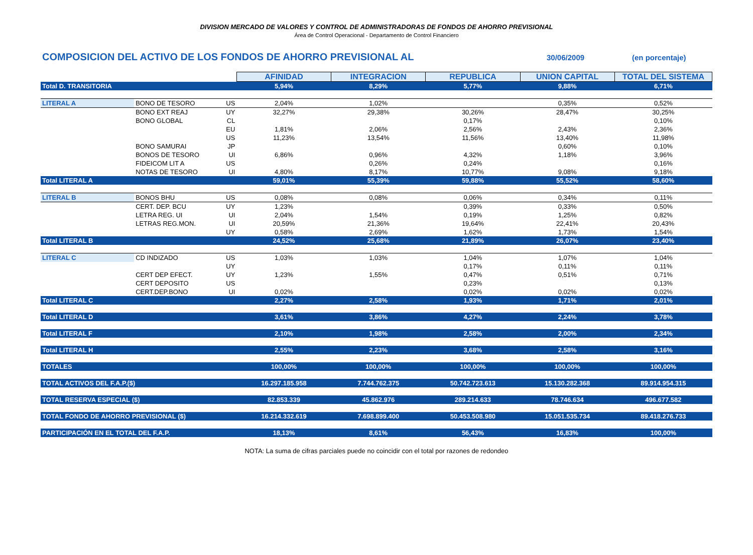DIVISION MERCADO DE VALORES Y CONTROL DE ADMINISTRADORAS DE FONDOS DE AHORRO PREVISIONAL
Área de Control Operacional - Departamento de Control Financiero
COMPOSICION DEL ACTIVO DE LOS FONDOS DE AHORRO PREVISIONAL AL 30/06/2009 (en porcentaje)
| | | | AFINIDAD | INTEGRACION | REPUBLICA | UNION CAPITAL | TOTAL DEL SISTEMA |
| Total D. TRANSITORIA | | | 5,94% | 8,29% | 5,77% | 9,88% | 6,71% |
| LITERAL A | BONO DE TESORO | US | 2,04% | 1,02% | | 0,35% | 0,52% |
| | BONO EXT REAJ | UY | 32,27% | 29,38% | 30,26% | 28,47% | 30,25% |
| | BONO GLOBAL | CL | | | 0,17% | | 0,10% |
| | | EU | 1,81% | 2,06% | 2,56% | 2,43% | 2,36% |
| | | US | 11,23% | 13,54% | 11,56% | 13,40% | 11,98% |
| | BONO SAMURAI | JP | | | | 0,60% | 0,10% |
| | BONOS DE TESORO | UI | 6,86% | 0,96% | 4,32% | 1,18% | 3,96% |
| | FIDEICOM LIT A | US | | 0,26% | 0,24% | | 0,16% |
| | NOTAS DE TESORO | UI | 4,80% | 8,17% | 10,77% | 9,08% | 9,18% |
| Total LITERAL A | | | 59,01% | 55,39% | 59,88% | 55,52% | 58,60% |
| LITERAL B | BONOS BHU | US | 0,08% | 0,08% | 0,06% | 0,34% | 0,11% |
| | CERT. DEP. BCU | UY | 1,23% | | 0,39% | 0,33% | 0,50% |
| | LETRA REG. UI | UI | 2,04% | 1,54% | 0,19% | 1,25% | 0,82% |
| | LETRAS REG.MON. | UI | 20,59% | 21,36% | 19,64% | 22,41% | 20,43% |
| | | UY | 0,58% | 2,69% | 1,62% | 1,73% | 1,54% |
| Total LITERAL B | | | 24,52% | 25,68% | 21,89% | 26,07% | 23,40% |
| LITERAL C | CD INDIZADO | US | 1,03% | 1,03% | 1,04% | 1,07% | 1,04% |
| | | UY | | | 0,17% | 0,11% | 0,11% |
| | CERT DEP EFECT. | UY | 1,23% | 1,55% | 0,47% | 0,51% | 0,71% |
| | CERT DEPOSITO | US | | | 0,23% | | 0,13% |
| | CERT.DEP.BONO | UI | 0,02% | | 0,02% | 0,02% | 0,02% |
| Total LITERAL C | | | 2,27% | 2,58% | 1,93% | 1,71% | 2,01% |
| Total LITERAL D | | | 3,61% | 3,86% | 4,27% | 2,24% | 3,78% |
| Total LITERAL F | | | 2,10% | 1,98% | 2,58% | 2,00% | 2,34% |
| Total LITERAL H | | | 2,55% | 2,23% | 3,68% | 2,58% | 3,16% |
| TOTALES | | | 100,00% | 100,00% | 100,00% | 100,00% | 100,00% |
| TOTAL ACTIVOS DEL F.A.P.($) | | | 16.297.185.958 | 7.744.762.375 | 50.742.723.613 | 15.130.282.368 | 89.914.954.315 |
| TOTAL RESERVA ESPECIAL ($) | | | 82.853.339 | 45.862.976 | 289.214.633 | 78.746.634 | 496.677.582 |
| TOTAL FONDO DE AHORRO PREVISIONAL ($) | | | 16.214.332.619 | 7.698.899.400 | 50.453.508.980 | 15.051.535.734 | 89.418.276.733 |
| PARTICIPACIÓN EN EL TOTAL DEL F.A.P. | | | 18,13% | 8,61% | 56,43% | 16,83% | 100,00% |
NOTA: La suma de cifras parciales puede no coincidir con el total por razones de redondeo